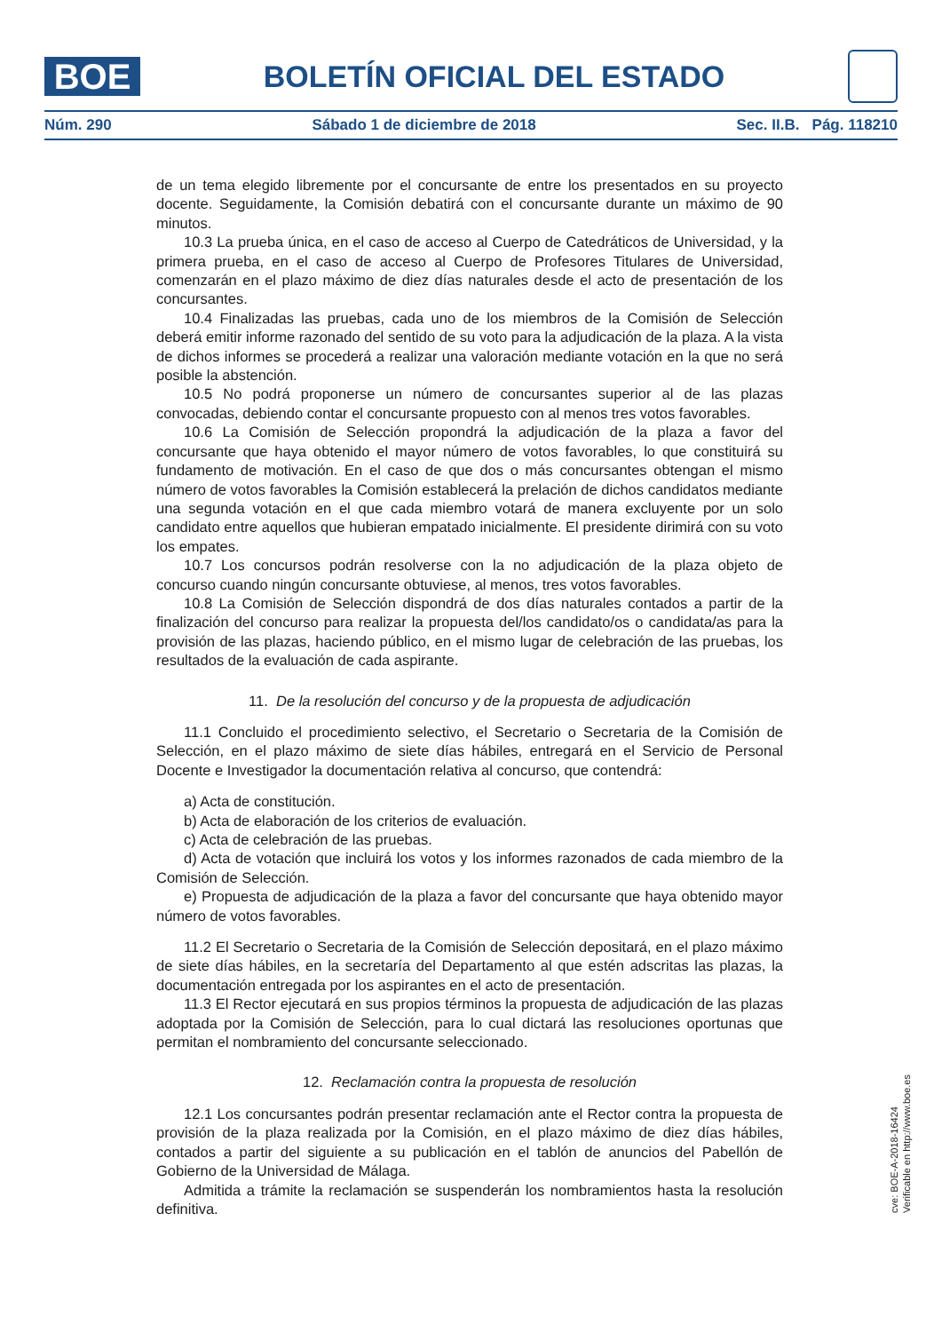BOE
BOLETÍN OFICIAL DEL ESTADO
Núm. 290 Sábado 1 de diciembre de 2018 Sec. II.B. Pág. 118210
de un tema elegido libremente por el concursante de entre los presentados en su proyecto docente. Seguidamente, la Comisión debatirá con el concursante durante un máximo de 90 minutos.
10.3 La prueba única, en el caso de acceso al Cuerpo de Catedráticos de Universidad, y la primera prueba, en el caso de acceso al Cuerpo de Profesores Titulares de Universidad, comenzarán en el plazo máximo de diez días naturales desde el acto de presentación de los concursantes.
10.4 Finalizadas las pruebas, cada uno de los miembros de la Comisión de Selección deberá emitir informe razonado del sentido de su voto para la adjudicación de la plaza. A la vista de dichos informes se procederá a realizar una valoración mediante votación en la que no será posible la abstención.
10.5 No podrá proponerse un número de concursantes superior al de las plazas convocadas, debiendo contar el concursante propuesto con al menos tres votos favorables.
10.6 La Comisión de Selección propondrá la adjudicación de la plaza a favor del concursante que haya obtenido el mayor número de votos favorables, lo que constituirá su fundamento de motivación. En el caso de que dos o más concursantes obtengan el mismo número de votos favorables la Comisión establecerá la prelación de dichos candidatos mediante una segunda votación en el que cada miembro votará de manera excluyente por un solo candidato entre aquellos que hubieran empatado inicialmente. El presidente dirimirá con su voto los empates.
10.7 Los concursos podrán resolverse con la no adjudicación de la plaza objeto de concurso cuando ningún concursante obtuviese, al menos, tres votos favorables.
10.8 La Comisión de Selección dispondrá de dos días naturales contados a partir de la finalización del concurso para realizar la propuesta del/los candidato/os o candidata/as para la provisión de las plazas, haciendo público, en el mismo lugar de celebración de las pruebas, los resultados de la evaluación de cada aspirante.
11. De la resolución del concurso y de la propuesta de adjudicación
11.1 Concluido el procedimiento selectivo, el Secretario o Secretaria de la Comisión de Selección, en el plazo máximo de siete días hábiles, entregará en el Servicio de Personal Docente e Investigador la documentación relativa al concurso, que contendrá:
a) Acta de constitución.
b) Acta de elaboración de los criterios de evaluación.
c) Acta de celebración de las pruebas.
d) Acta de votación que incluirá los votos y los informes razonados de cada miembro de la Comisión de Selección.
e) Propuesta de adjudicación de la plaza a favor del concursante que haya obtenido mayor número de votos favorables.
11.2 El Secretario o Secretaria de la Comisión de Selección depositará, en el plazo máximo de siete días hábiles, en la secretaría del Departamento al que estén adscritas las plazas, la documentación entregada por los aspirantes en el acto de presentación.
11.3 El Rector ejecutará en sus propios términos la propuesta de adjudicación de las plazas adoptada por la Comisión de Selección, para lo cual dictará las resoluciones oportunas que permitan el nombramiento del concursante seleccionado.
12. Reclamación contra la propuesta de resolución
12.1 Los concursantes podrán presentar reclamación ante el Rector contra la propuesta de provisión de la plaza realizada por la Comisión, en el plazo máximo de diez días hábiles, contados a partir del siguiente a su publicación en el tablón de anuncios del Pabellón de Gobierno de la Universidad de Málaga.
Admitida a trámite la reclamación se suspenderán los nombramientos hasta la resolución definitiva.
cve: BOE-A-2018-16424
Verificable en http://www.boe.es